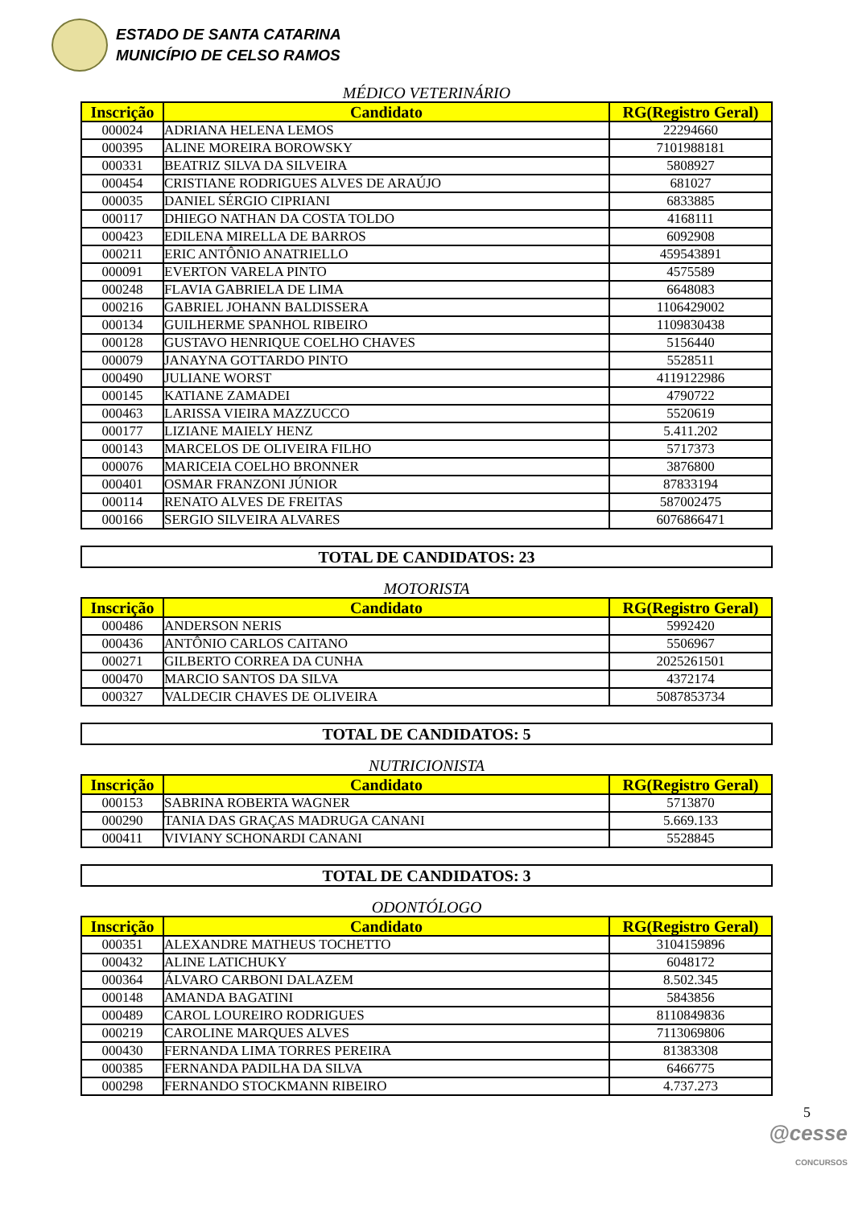ESTADO DE SANTA CATARINA
MUNICÍPIO DE CELSO RAMOS
MÉDICO VETERINÁRIO
| Inscrição | Candidato | RG(Registro Geral) |
| --- | --- | --- |
| 000024 | ADRIANA HELENA LEMOS | 22294660 |
| 000395 | ALINE MOREIRA BOROWSKY | 7101988181 |
| 000331 | BEATRIZ SILVA DA SILVEIRA | 5808927 |
| 000454 | CRISTIANE RODRIGUES ALVES DE ARAÚJO | 681027 |
| 000035 | DANIEL SÉRGIO CIPRIANI | 6833885 |
| 000117 | DHIEGO NATHAN DA COSTA TOLDO | 4168111 |
| 000423 | EDILENA MIRELLA DE BARROS | 6092908 |
| 000211 | ERIC ANTÔNIO ANATRIELLO | 459543891 |
| 000091 | EVERTON VARELA PINTO | 4575589 |
| 000248 | FLAVIA GABRIELA DE LIMA | 6648083 |
| 000216 | GABRIEL JOHANN BALDISSERA | 1106429002 |
| 000134 | GUILHERME SPANHOL RIBEIRO | 1109830438 |
| 000128 | GUSTAVO HENRIQUE COELHO CHAVES | 5156440 |
| 000079 | JANAYNA GOTTARDO PINTO | 5528511 |
| 000490 | JULIANE WORST | 4119122986 |
| 000145 | KATIANE ZAMADEI | 4790722 |
| 000463 | LARISSA VIEIRA MAZZUCCO | 5520619 |
| 000177 | LIZIANE MAIELY HENZ | 5.411.202 |
| 000143 | MARCELOS DE OLIVEIRA FILHO | 5717373 |
| 000076 | MARICEIA COELHO BRONNER | 3876800 |
| 000401 | OSMAR FRANZONI JÚNIOR | 87833194 |
| 000114 | RENATO ALVES DE FREITAS | 587002475 |
| 000166 | SERGIO SILVEIRA ALVARES | 6076866471 |
TOTAL DE CANDIDATOS: 23
MOTORISTA
| Inscrição | Candidato | RG(Registro Geral) |
| --- | --- | --- |
| 000486 | ANDERSON NERIS | 5992420 |
| 000436 | ANTÔNIO CARLOS CAITANO | 5506967 |
| 000271 | GILBERTO CORREA DA CUNHA | 2025261501 |
| 000470 | MARCIO SANTOS DA SILVA | 4372174 |
| 000327 | VALDECIR CHAVES DE OLIVEIRA | 5087853734 |
TOTAL DE CANDIDATOS: 5
NUTRICIONISTA
| Inscrição | Candidato | RG(Registro Geral) |
| --- | --- | --- |
| 000153 | SABRINA ROBERTA WAGNER | 5713870 |
| 000290 | TANIA DAS GRAÇAS MADRUGA CANANI | 5.669.133 |
| 000411 | VIVIANY SCHONARDI CANANI | 5528845 |
TOTAL DE CANDIDATOS: 3
ODONTÓLOGO
| Inscrição | Candidato | RG(Registro Geral) |
| --- | --- | --- |
| 000351 | ALEXANDRE MATHEUS TOCHETTO | 3104159896 |
| 000432 | ALINE LATICHUKY | 6048172 |
| 000364 | ÁLVARO CARBONI DALAZEM | 8.502.345 |
| 000148 | AMANDA BAGATINI | 5843856 |
| 000489 | CAROL LOUREIRO RODRIGUES | 8110849836 |
| 000219 | CAROLINE MARQUES ALVES | 7113069806 |
| 000430 | FERNANDA LIMA TORRES PEREIRA | 81383308 |
| 000385 | FERNANDA PADILHA DA SILVA | 6466775 |
| 000298 | FERNANDO STOCKMANN RIBEIRO | 4.737.273 |
5
@cesse
CONCURSOS